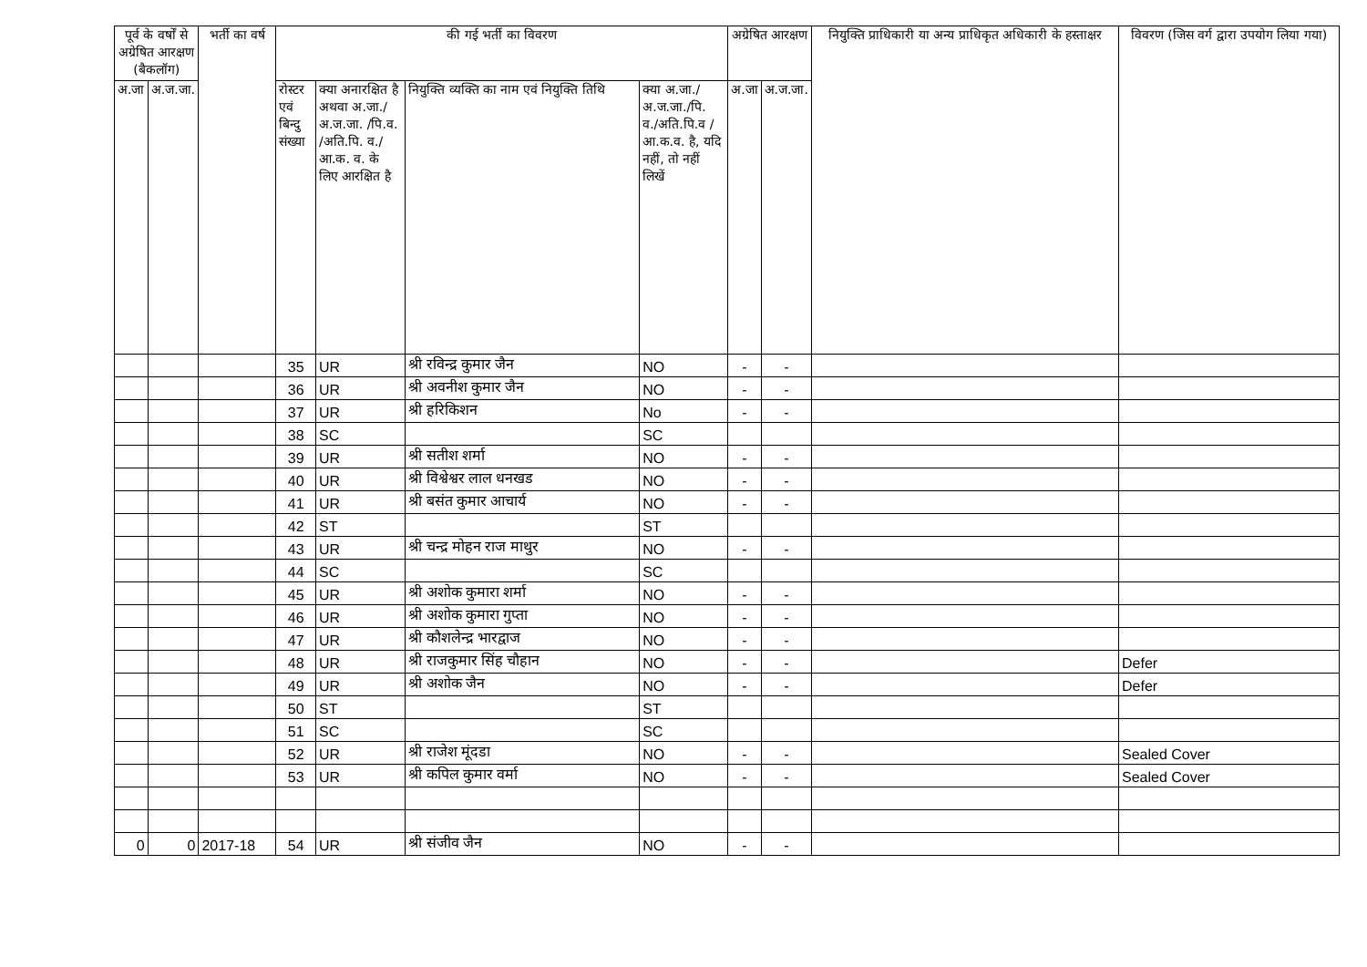| पूर्व के वर्षों से अग्रेषित आरक्षण (बैकलॉग) | | भर्ती का वर्ष | की गई भर्ती का विवरण | | | | अग्रेषित आरक्षण | | नियुक्ति प्राधिकारी या अन्य प्राधिकृत अधिकारी के हस्ताक्षर | विवरण (जिस वर्ग द्वारा उपयोग लिया गया) |
| --- | --- | --- | --- | --- | --- | --- | --- | --- | --- | --- |
| अ.जा | अ.ज.जा. | | रोस्टर एवं बिन्दु संख्या | क्या अनारक्षित है अथवा अ.जा./ अ.ज.जा. /पि.व. /अति.पि. व./आ.क. व. के लिए आरक्षित है | नियुक्ति व्यक्ति का नाम एवं नियुक्ति तिथि | क्या अ.जा./ अ.ज.जा./पि. व./अति.पि.व /आ.क.व. है, यदि नहीं, तो नहीं लिखें | अ.जा | अ.ज.जा. | | |
| | | | 35 | UR | श्री रविन्द्र कुमार जैन | NO | - | - | | |
| | | | 36 | UR | श्री अवनीश कुमार जैन | NO | - | - | | |
| | | | 37 | UR | श्री हरिकिशन | No | - | - | | |
| | | | 38 | SC | | SC | | | | |
| | | | 39 | UR | श्री सतीश शर्मा | NO | - | - | | |
| | | | 40 | UR | श्री विश्वेश्वर लाल धनखड | NO | - | - | | |
| | | | 41 | UR | श्री बसंत कुमार आचार्य | NO | - | - | | |
| | | | 42 | ST | | ST | | | | |
| | | | 43 | UR | श्री चन्द्र मोहन राज माथुर | NO | - | - | | |
| | | | 44 | SC | | SC | | | | |
| | | | 45 | UR | श्री अशोक कुमारा शर्मा | NO | - | - | | |
| | | | 46 | UR | श्री अशोक कुमारा गुप्ता | NO | - | - | | |
| | | | 47 | UR | श्री कौशलेन्द्र भारद्वाज | NO | - | - | | |
| | | | 48 | UR | श्री राजकुमार सिंह चौहान | NO | - | - | | Defer |
| | | | 49 | UR | श्री अशोक जैन | NO | - | - | | Defer |
| | | | 50 | ST | | ST | | | | |
| | | | 51 | SC | | SC | | | | |
| | | | 52 | UR | श्री राजेश मूंदडा | NO | - | - | | Sealed Cover |
| | | | 53 | UR | श्री कपिल कुमार वर्मा | NO | - | - | | Sealed Cover |
| 0 | 0 | 2017-18 | 54 | UR | श्री संजीव जैन | NO | - | - | | |